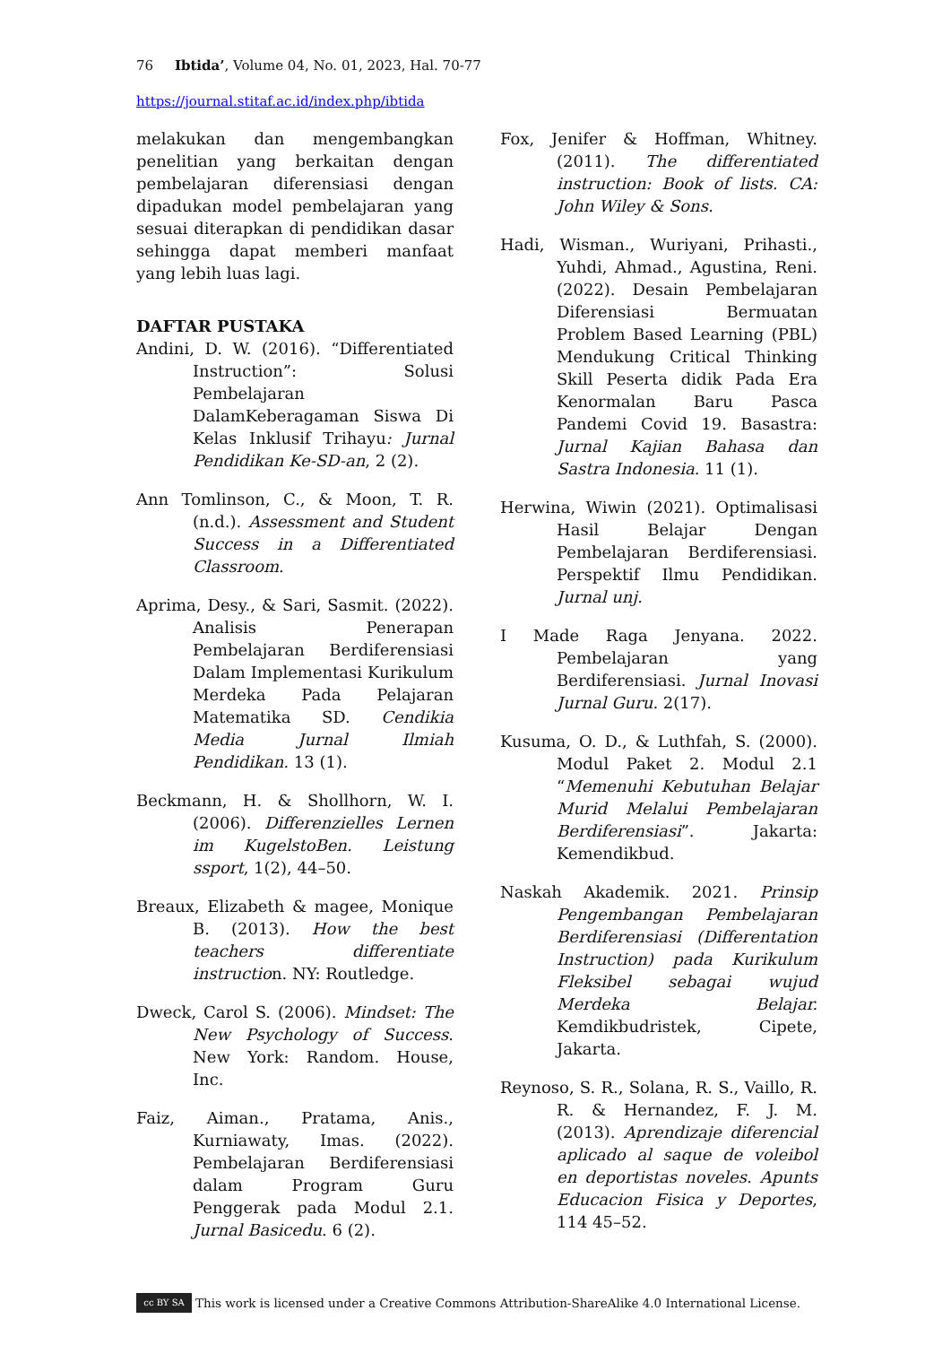76 Ibtida’, Volume 04, No. 01, 2023, Hal. 70-77
https://journal.stitaf.ac.id/index.php/ibtida
melakukan dan mengembangkan penelitian yang berkaitan dengan pembelajaran diferensiasi dengan dipadukan model pembelajaran yang sesuai diterapkan di pendidikan dasar sehingga dapat memberi manfaat yang lebih luas lagi.
DAFTAR PUSTAKA
Andini, D. W. (2016). “Differentiated Instruction”: Solusi Pembelajaran DalamKeberagaman Siswa Di Kelas Inklusif Trihayu: Jurnal Pendidikan Ke-SD-an, 2 (2).
Ann Tomlinson, C., & Moon, T. R. (n.d.). Assessment and Student Success in a Differentiated Classroom.
Aprima, Desy., & Sari, Sasmit. (2022). Analisis Penerapan Pembelajaran Berdiferensiasi Dalam Implementasi Kurikulum Merdeka Pada Pelajaran Matematika SD. Cendikia Media Jurnal Ilmiah Pendidikan. 13 (1).
Beckmann, H. & Shollhorn, W. I. (2006). Differenzielles Lernen im KugelstoBen. Leistung ssport, 1(2), 44–50.
Breaux, Elizabeth & magee, Monique B. (2013). How the best teachers differentiate instruction. NY: Routledge.
Dweck, Carol S. (2006). Mindset: The New Psychology of Success. New York: Random. House, Inc.
Faiz, Aiman., Pratama, Anis., Kurniawaty, Imas. (2022). Pembelajaran Berdiferensiasi dalam Program Guru Penggerak pada Modul 2.1. Jurnal Basicedu. 6 (2).
Fox, Jenifer & Hoffman, Whitney. (2011). The differentiated instruction: Book of lists. CA: John Wiley & Sons.
Hadi, Wisman., Wuriyani, Prihasti., Yuhdi, Ahmad., Agustina, Reni. (2022). Desain Pembelajaran Diferensiasi Bermuatan Problem Based Learning (PBL) Mendukung Critical Thinking Skill Peserta didik Pada Era Kenormalan Baru Pasca Pandemi Covid 19. Basastra: Jurnal Kajian Bahasa dan Sastra Indonesia. 11 (1).
Herwina, Wiwin (2021). Optimalisasi Hasil Belajar Dengan Pembelajaran Berdiferensiasi. Perspektif Ilmu Pendidikan. Jurnal unj.
I Made Raga Jenyana. 2022. Pembelajaran yang Berdiferensiasi. Jurnal Inovasi Jurnal Guru. 2(17).
Kusuma, O. D., & Luthfah, S. (2000). Modul Paket 2. Modul 2.1 “Memenuhi Kebutuhan Belajar Murid Melalui Pembelajaran Berdiferensiasi”. Jakarta: Kemendikbud.
Naskah Akademik. 2021. Prinsip Pengembangan Pembelajaran Berdiferensiasi (Differentation Instruction) pada Kurikulum Fleksibel sebagai wujud Merdeka Belajar. Kemdikbudristek, Cipete, Jakarta.
Reynoso, S. R., Solana, R. S., Vaillo, R. R. & Hernandez, F. J. M. (2013). Aprendizaje diferencial aplicado al saque de voleibol en deportistas noveles. Apunts Educacion Fisica y Deportes, 114 45–52.
cc BY SA This work is licensed under a Creative Commons Attribution-ShareAlike 4.0 International License.